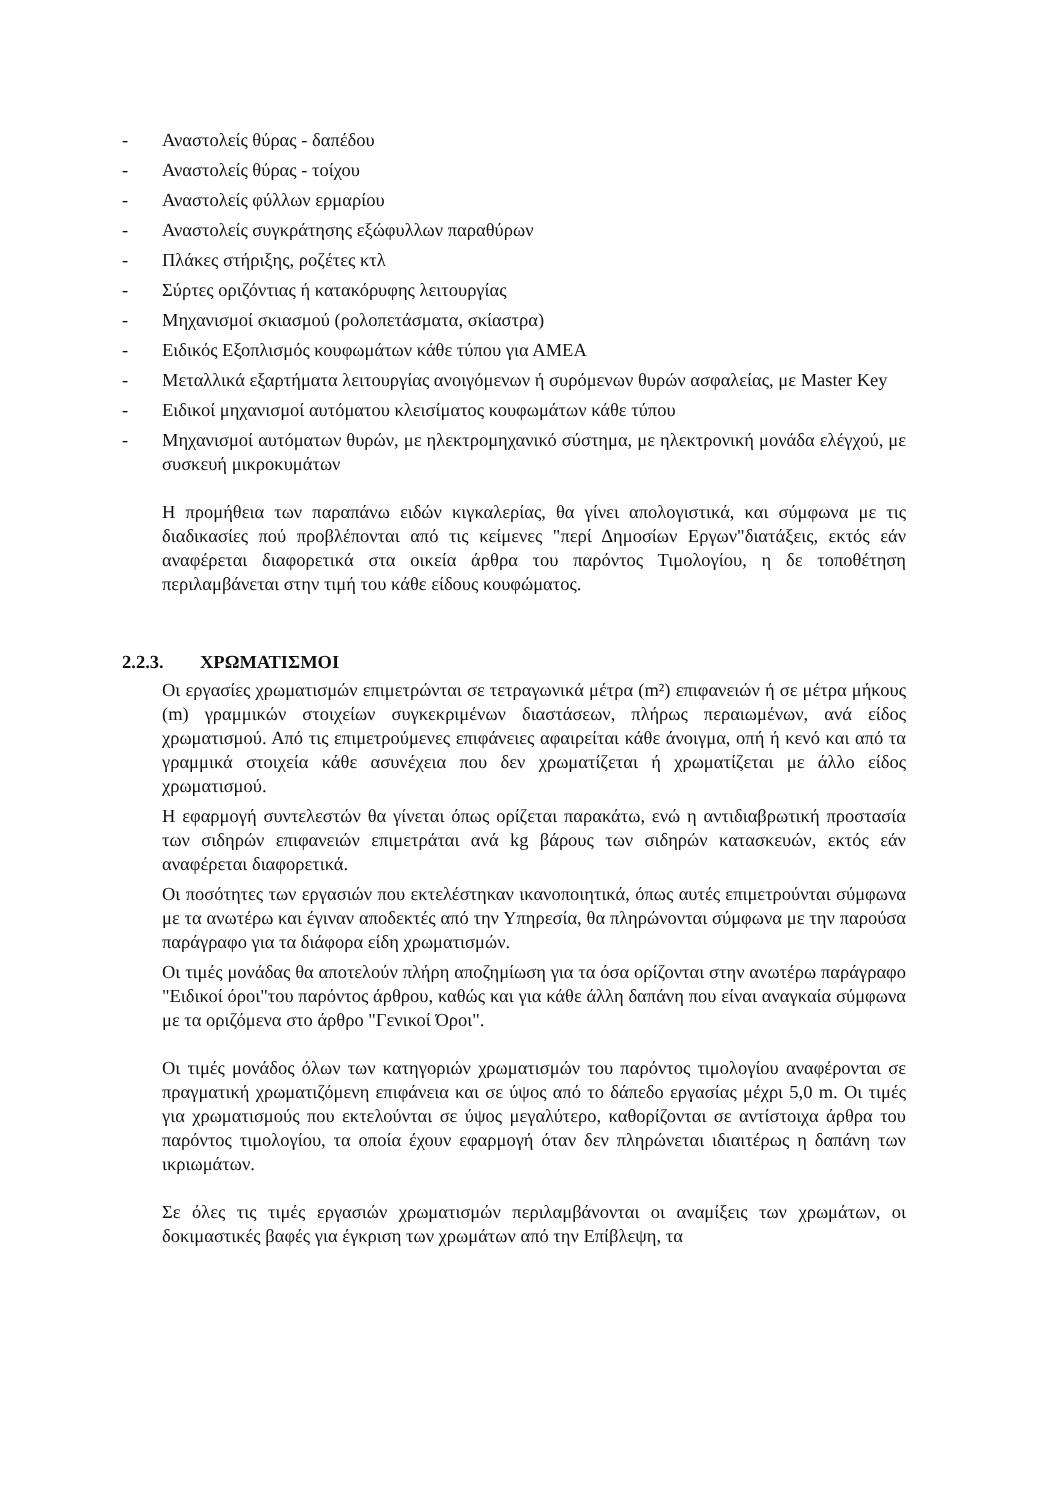- Αναστολείς θύρας - δαπέδου
- Αναστολείς θύρας - τοίχου
- Αναστολείς φύλλων ερμαρίου
- Αναστολείς συγκράτησης εξώφυλλων παραθύρων
- Πλάκες στήριξης, ροζέτες κτλ
- Σύρτες οριζόντιας ή κατακόρυφης λειτουργίας
- Μηχανισμοί σκιασμού (ρολοπετάσματα, σκίαστρα)
- Ειδικός Εξοπλισμός κουφωμάτων κάθε τύπου για ΑΜΕΑ
- Μεταλλικά εξαρτήματα λειτουργίας ανοιγόμενων ή συρόμενων θυρών ασφαλείας, με Master Key
- Ειδικοί μηχανισμοί αυτόματου κλεισίματος κουφωμάτων κάθε τύπου
- Μηχανισμοί αυτόματων θυρών, με ηλεκτρομηχανικό σύστημα, με ηλεκτρονική μονάδα ελέγχού, με συσκευή μικροκυμάτων
Η προμήθεια των παραπάνω ειδών κιγκαλερίας, θα γίνει απολογιστικά, και σύμφωνα με τις διαδικασίες πού προβλέπονται από τις κείμενες "περί Δημοσίων Εργων"διατάξεις, εκτός εάν αναφέρεται διαφορετικά στα οικεία άρθρα του παρόντος Τιμολογίου, η δε τοποθέτηση περιλαμβάνεται στην τιμή του κάθε είδους κουφώματος.
2.2.3. ΧΡΩΜΑΤΙΣΜΟΙ
Οι εργασίες χρωματισμών επιμετρώνται σε τετραγωνικά μέτρα (m²) επιφανειών ή σε μέτρα μήκους (m) γραμμικών στοιχείων συγκεκριμένων διαστάσεων, πλήρως περαιωμένων, ανά είδος χρωματισμού. Από τις επιμετρούμενες επιφάνειες αφαιρείται κάθε άνοιγμα, οπή ή κενό και από τα γραμμικά στοιχεία κάθε ασυνέχεια που δεν χρωματίζεται ή χρωματίζεται με άλλο είδος χρωματισμού.
Η εφαρμογή συντελεστών θα γίνεται όπως ορίζεται παρακάτω, ενώ η αντιδιαβρωτική προστασία των σιδηρών επιφανειών επιμετράται ανά kg βάρους των σιδηρών κατασκευών, εκτός εάν αναφέρεται διαφορετικά.
Οι ποσότητες των εργασιών που εκτελέστηκαν ικανοποιητικά, όπως αυτές επιμετρούνται σύμφωνα με τα ανωτέρω και έγιναν αποδεκτές από την Υπηρεσία, θα πληρώνονται σύμφωνα με την παρούσα παράγραφο για τα διάφορα είδη χρωματισμών.
Οι τιμές μονάδας θα αποτελούν πλήρη αποζημίωση για τα όσα ορίζονται στην ανωτέρω παράγραφο "Ειδικοί όροι"του παρόντος άρθρου, καθώς και για κάθε άλλη δαπάνη που είναι αναγκαία σύμφωνα με τα οριζόμενα στο άρθρο "Γενικοί Όροι".
Οι τιμές μονάδος όλων των κατηγοριών χρωματισμών του παρόντος τιμολογίου αναφέρονται σε πραγματική χρωματιζόμενη επιφάνεια και σε ύψος από το δάπεδο εργασίας μέχρι 5,0 m. Οι τιμές για χρωματισμούς που εκτελούνται σε ύψος μεγαλύτερο, καθορίζονται σε αντίστοιχα άρθρα του παρόντος τιμολογίου, τα οποία έχουν εφαρμογή όταν δεν πληρώνεται ιδιαιτέρως η δαπάνη των ικριωμάτων.
Σε όλες τις τιμές εργασιών χρωματισμών περιλαμβάνονται οι αναμίξεις των χρωμάτων, οι δοκιμαστικές βαφές για έγκριση των χρωμάτων από την Επίβλεψη, τα